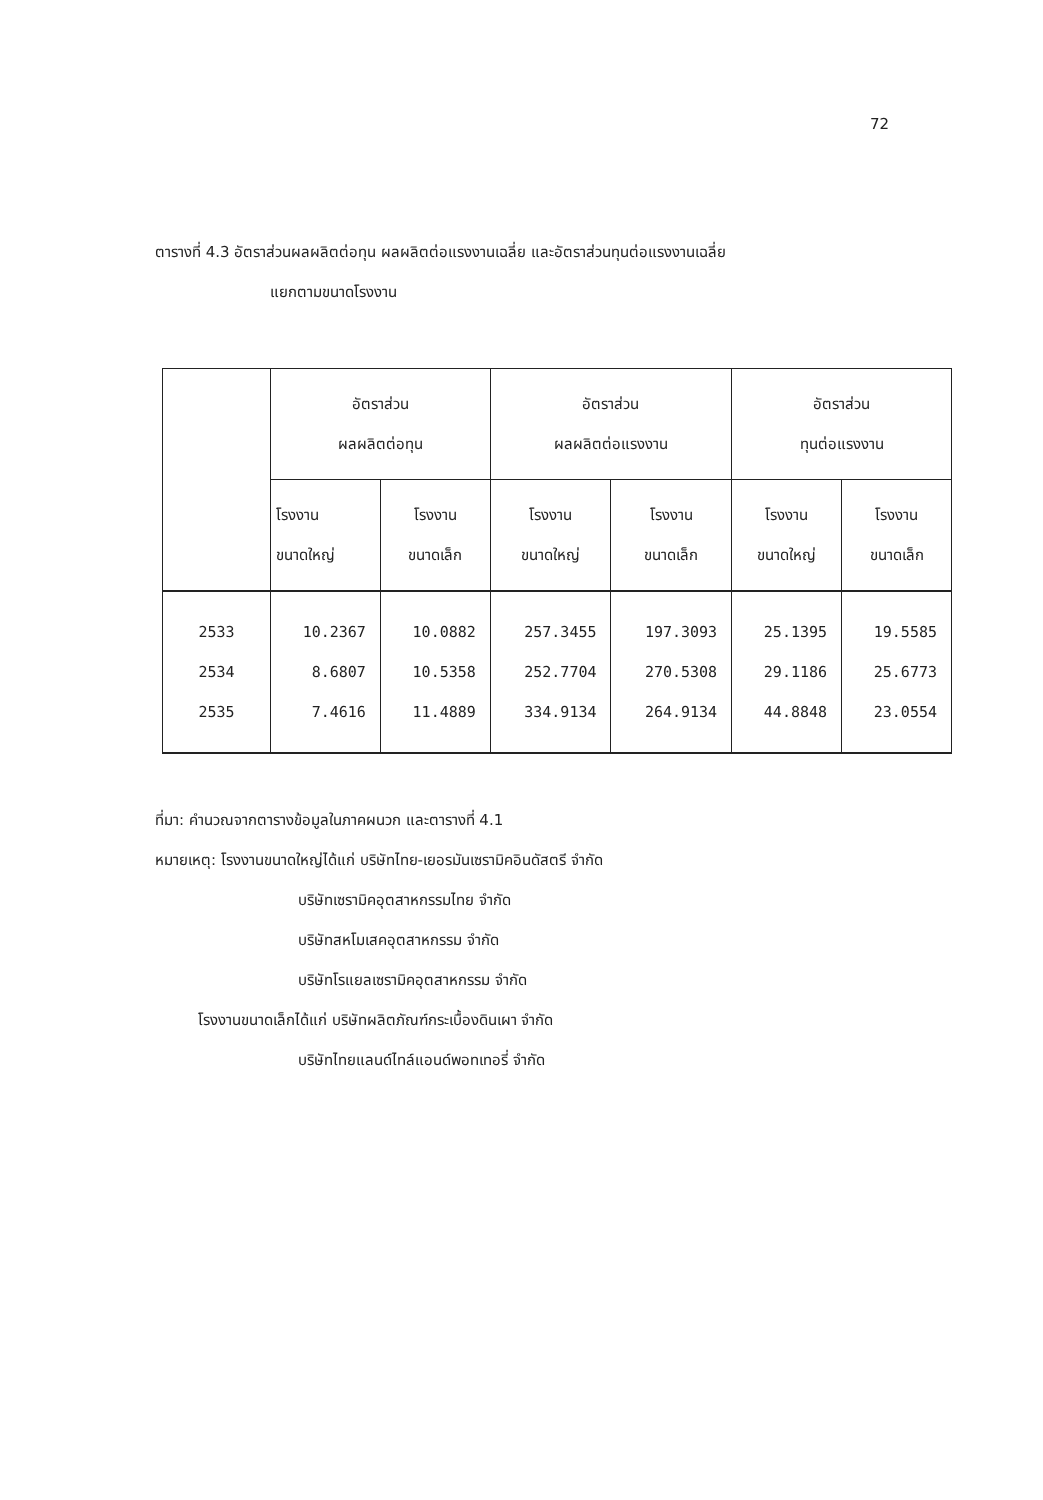72
ตารางที่ 4.3 อัตราส่วนผลผลิตต่อทุน ผลผลิตต่อแรงงานเฉลี่ย และอัตราส่วนทุนต่อแรงงานเฉลี่ย
แยกตามขนาดโรงงาน
| | อัตราส่วน ผลผลิตต่อทุน | | อัตราส่วน ผลผลิตต่อแรงงาน | | อัตราส่วน ทุนต่อแรงงาน | |
| --- | --- | --- | --- | --- | --- | --- |
| | โรงงาน ขนาดใหญ่ | โรงงาน ขนาดเล็ก | โรงงาน ขนาดใหญ่ | โรงงาน ขนาดเล็ก | โรงงาน ขนาดใหญ่ | โรงงาน ขนาดเล็ก |
| 2533 2534 2535 | 10.2367 8.6807 7.4616 | 10.0882 10.5358 11.4889 | 257.3455 252.7704 334.9134 | 197.3093 270.5308 264.9134 | 25.1395 29.1186 44.8848 | 19.5585 25.6773 23.0554 |
ที่มา: คำนวณจากตารางข้อมูลในภาคผนวก และตารางที่ 4.1
หมายเหตุ: โรงงานขนาดใหญ่ได้แก่ บริษัทไทย-เยอรมันเซรามิคอินดัสตรี จำกัด
บริษัทเซรามิคอุตสาหกรรมไทย จำกัด
บริษัทสหโมเสคอุตสาหกรรม จำกัด
บริษัทโรแยลเซรามิคอุตสาหกรรม จำกัด
โรงงานขนาดเล็กได้แก่ บริษัทผลิตภัณฑ์กระเบื้องดินเผา จำกัด
บริษัทไทยแลนด์ไทล์แอนด์พอทเทอรี่ จำกัด